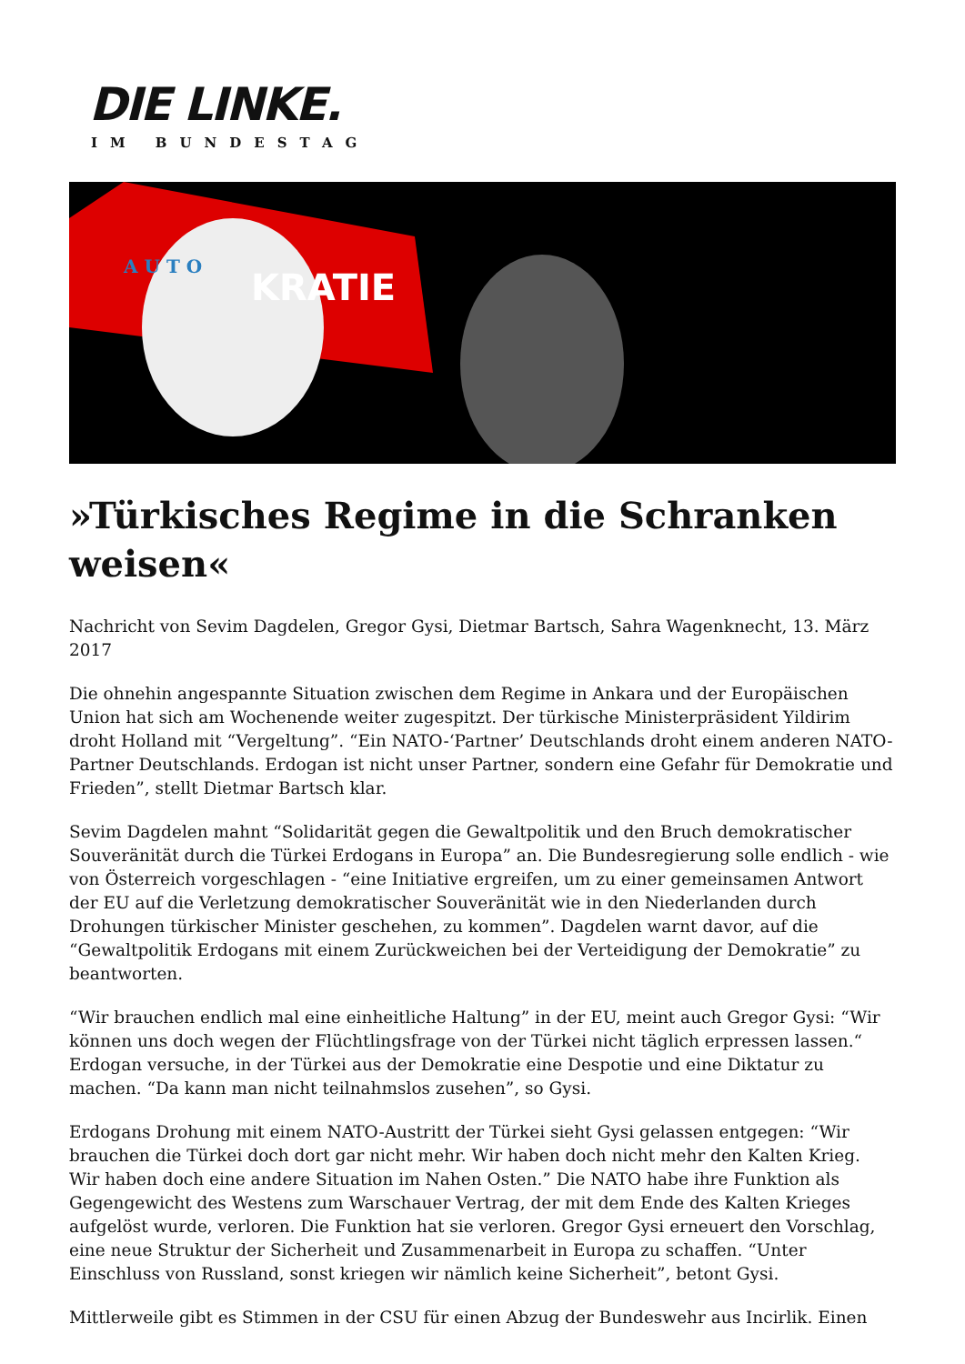DIE LINKE.
IM BUNDESTAG
A U T O
KRATIE
»Türkisches Regime in die Schranken weisen«
Nachricht von Sevim Dagdelen, Gregor Gysi, Dietmar Bartsch, Sahra Wagenknecht, 13. März 2017
Die ohnehin angespannte Situation zwischen dem Regime in Ankara und der Europäischen Union hat sich am Wochenende weiter zugespitzt. Der türkische Ministerpräsident Yildirim droht Holland mit “Vergeltung”. “Ein NATO-‘Partner’ Deutschlands droht einem anderen NATO-Partner Deutschlands. Erdogan ist nicht unser Partner, sondern eine Gefahr für Demokratie und Frieden”, stellt Dietmar Bartsch klar.
Sevim Dagdelen mahnt “Solidarität gegen die Gewaltpolitik und den Bruch demokratischer Souveränität durch die Türkei Erdogans in Europa” an. Die Bundesregierung solle endlich - wie von Österreich vorgeschlagen - “eine Initiative ergreifen, um zu einer gemeinsamen Antwort der EU auf die Verletzung demokratischer Souveränität wie in den Niederlanden durch Drohungen türkischer Minister geschehen, zu kommen”. Dagdelen warnt davor, auf die “Gewaltpolitik Erdogans mit einem Zurückweichen bei der Verteidigung der Demokratie” zu beantworten.
“Wir brauchen endlich mal eine einheitliche Haltung” in der EU, meint auch Gregor Gysi: “Wir können uns doch wegen der Flüchtlingsfrage von der Türkei nicht täglich erpressen lassen.“ Erdogan versuche, in der Türkei aus der Demokratie eine Despotie und eine Diktatur zu machen. “Da kann man nicht teilnahmslos zusehen”, so Gysi.
Erdogans Drohung mit einem NATO-Austritt der Türkei sieht Gysi gelassen entgegen: “Wir brauchen die Türkei doch dort gar nicht mehr. Wir haben doch nicht mehr den Kalten Krieg. Wir haben doch eine andere Situation im Nahen Osten.” Die NATO habe ihre Funktion als Gegengewicht des Westens zum Warschauer Vertrag, der mit dem Ende des Kalten Krieges aufgelöst wurde, verloren. Die Funktion hat sie verloren. Gregor Gysi erneuert den Vorschlag, eine neue Struktur der Sicherheit und Zusammenarbeit in Europa zu schaffen. “Unter Einschluss von Russland, sonst kriegen wir nämlich keine Sicherheit”, betont Gysi.
Mittlerweile gibt es Stimmen in der CSU für einen Abzug der Bundeswehr aus Incirlik. Einen